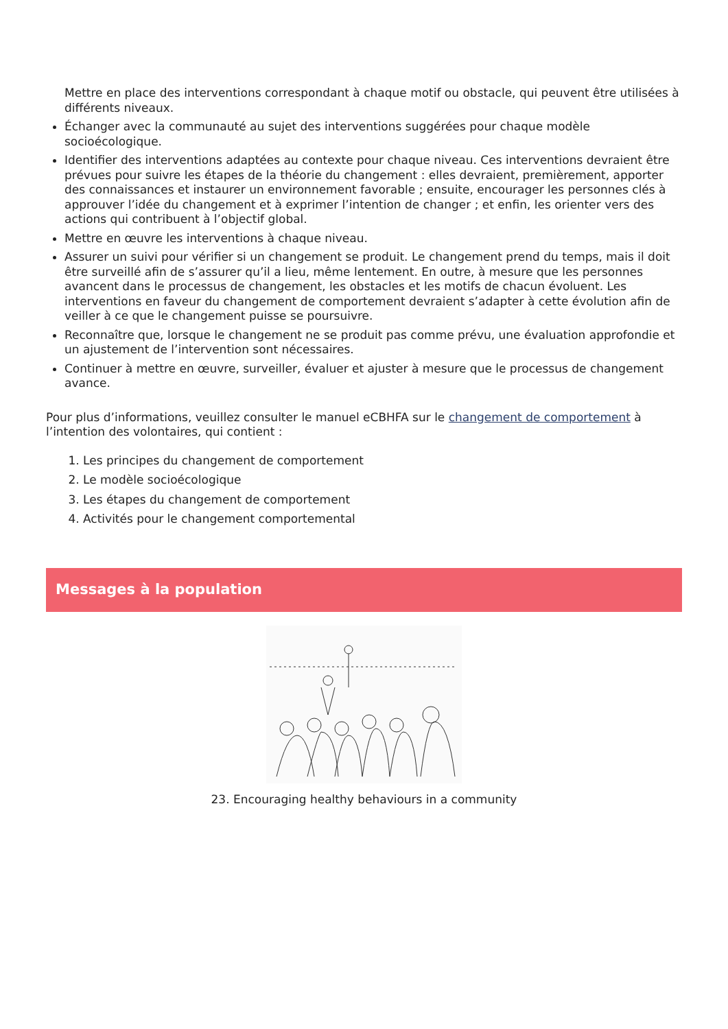Mettre en place des interventions correspondant à chaque motif ou obstacle, qui peuvent être utilisées à différents niveaux.
Échanger avec la communauté au sujet des interventions suggérées pour chaque modèle socioécologique.
Identifier des interventions adaptées au contexte pour chaque niveau. Ces interventions devraient être prévues pour suivre les étapes de la théorie du changement : elles devraient, premièrement, apporter des connaissances et instaurer un environnement favorable ; ensuite, encourager les personnes clés à approuver l’idée du changement et à exprimer l’intention de changer ; et enfin, les orienter vers des actions qui contribuent à l’objectif global.
Mettre en œuvre les interventions à chaque niveau.
Assurer un suivi pour vérifier si un changement se produit. Le changement prend du temps, mais il doit être surveillé afin de s’assurer qu’il a lieu, même lentement. En outre, à mesure que les personnes avancent dans le processus de changement, les obstacles et les motifs de chacun évoluent. Les interventions en faveur du changement de comportement devraient s’adapter à cette évolution afin de veiller à ce que le changement puisse se poursuivre.
Reconnaître que, lorsque le changement ne se produit pas comme prévu, une évaluation approfondie et un ajustement de l’intervention sont nécessaires.
Continuer à mettre en œuvre, surveiller, évaluer et ajuster à mesure que le processus de changement avance.
Pour plus d’informations, veuillez consulter le manuel eCBHFA sur le changement de comportement à l’intention des volontaires, qui contient :
1. Les principes du changement de comportement
2. Le modèle socioécologique
3. Les étapes du changement de comportement
4. Activités pour le changement comportemental
Messages à la population
23. Encouraging healthy behaviours in a community